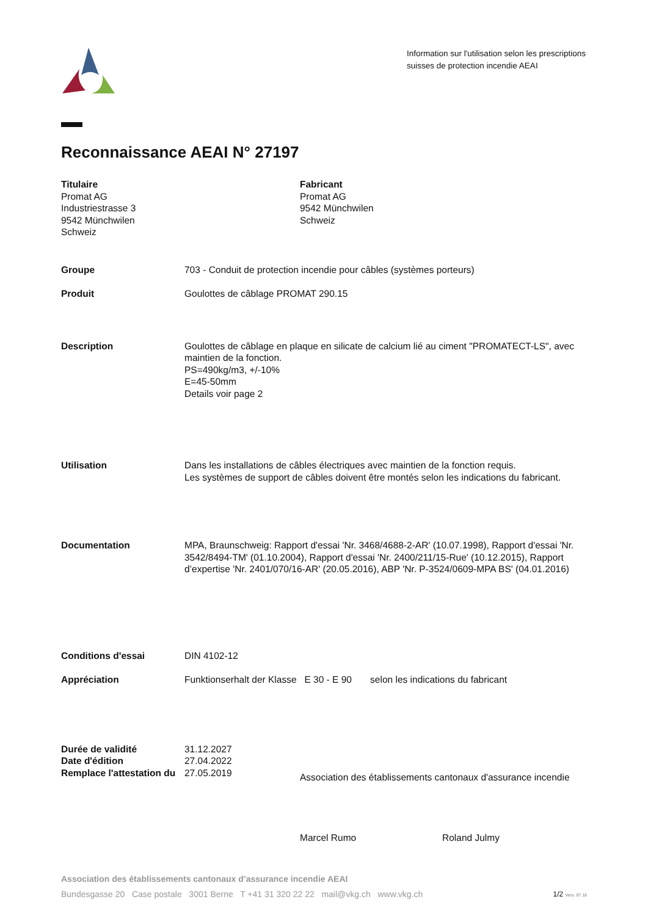Information sur l'utilisation selon les prescriptions suisses de protection incendie AEAI
Reconnaissance AEAI N° 27197
Titulaire
Promat AG
Industriestrasse 3
9542 Münchwilen
Schweiz
Fabricant
Promat AG
9542 Münchwilen
Schweiz
Groupe 703 - Conduit de protection incendie pour câbles (systèmes porteurs)
Produit Goulottes de câblage PROMAT 290.15
Description Goulottes de câblage en plaque en silicate de calcium lié au ciment "PROMATECT-LS", avec maintien de la fonction.
PS=490kg/m3, +/-10%
E=45-50mm
Details voir page 2
Utilisation Dans les installations de câbles électriques avec maintien de la fonction requis.
Les systèmes de support de câbles doivent être montés selon les indications du fabricant.
Documentation MPA, Braunschweig: Rapport d'essai 'Nr. 3468/4688-2-AR' (10.07.1998), Rapport d'essai 'Nr. 3542/8494-TM' (01.10.2004), Rapport d'essai 'Nr. 2400/211/15-Rue' (10.12.2015), Rapport d’expertise 'Nr. 2401/070/16-AR' (20.05.2016), ABP 'Nr. P-3524/0609-MPA BS' (04.01.2016)
Conditions d'essai DIN 4102-12
Appréciation Funktionserhalt der Klasse E 30 - E 90 selon les indications du fabricant
Durée de validité 31.12.2027
Date d'édition 27.04.2022
Remplace l'attestation du
27.05.2019
Association des établissements cantonaux d'assurance incendie
Marcel Rumo Roland Julmy
Association des établissements cantonaux d’assurance incendie AEAI
Bundesgasse 20 Case postale 3001 Berne T +41 31 320 22 22 mail@vkg.ch www.vkg.ch 1/2 Vers. 07.18